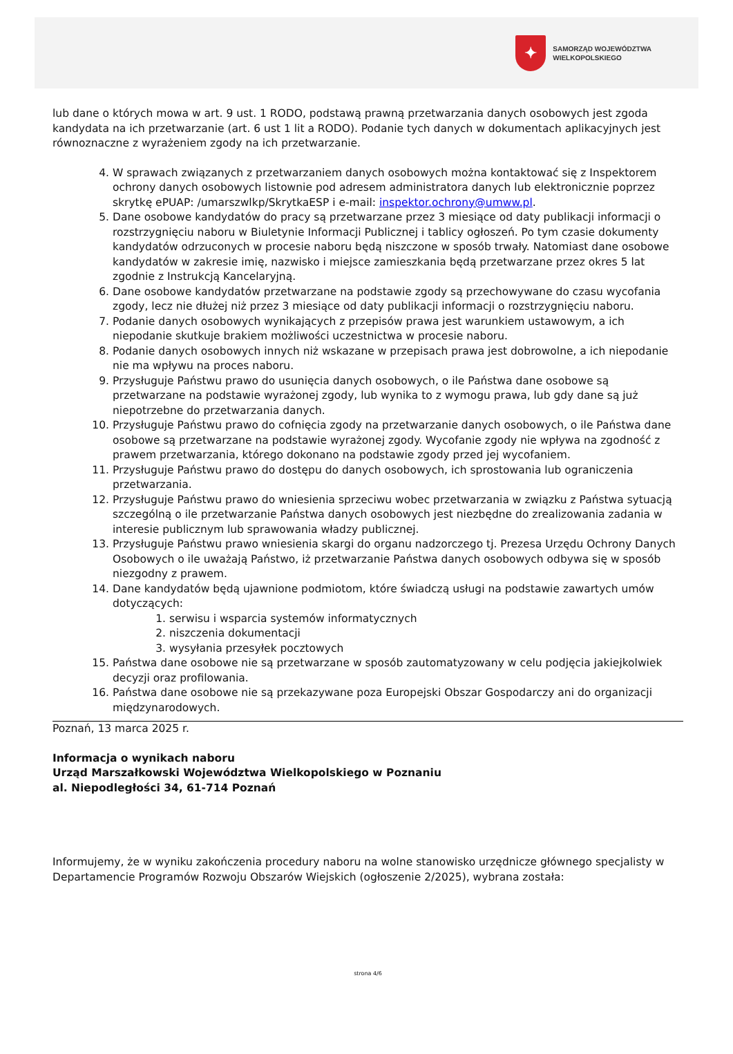✦
SAMORZĄD WOJEWÓDZTWA
WIELKOPOLSKIEGO
lub dane o których mowa w art. 9 ust. 1 RODO, podstawą prawną przetwarzania danych osobowych jest zgoda kandydata na ich przetwarzanie (art. 6 ust 1 lit a RODO). Podanie tych danych w dokumentach aplikacyjnych jest równoznaczne z wyrażeniem zgody na ich przetwarzanie.
4. W sprawach związanych z przetwarzaniem danych osobowych można kontaktować się z Inspektorem ochrony danych osobowych listownie pod adresem administratora danych lub elektronicznie poprzez skrytkę ePUAP: /umarszwlkp/SkrytkaESP i e-mail: inspektor.ochrony@umww.pl.
5. Dane osobowe kandydatów do pracy są przetwarzane przez 3 miesiące od daty publikacji informacji o rozstrzygnięciu naboru w Biuletynie Informacji Publicznej i tablicy ogłoszeń. Po tym czasie dokumenty kandydatów odrzuconych w procesie naboru będą niszczone w sposób trwały. Natomiast dane osobowe kandydatów w zakresie imię, nazwisko i miejsce zamieszkania będą przetwarzane przez okres 5 lat zgodnie z Instrukcją Kancelaryjną.
6. Dane osobowe kandydatów przetwarzane na podstawie zgody są przechowywane do czasu wycofania zgody, lecz nie dłużej niż przez 3 miesiące od daty publikacji informacji o rozstrzygnięciu naboru.
7. Podanie danych osobowych wynikających z przepisów prawa jest warunkiem ustawowym, a ich niepodanie skutkuje brakiem możliwości uczestnictwa w procesie naboru.
8. Podanie danych osobowych innych niż wskazane w przepisach prawa jest dobrowolne, a ich niepodanie nie ma wpływu na proces naboru.
9. Przysługuje Państwu prawo do usunięcia danych osobowych, o ile Państwa dane osobowe są przetwarzane na podstawie wyrażonej zgody, lub wynika to z wymogu prawa, lub gdy dane są już niepotrzebne do przetwarzania danych.
10. Przysługuje Państwu prawo do cofnięcia zgody na przetwarzanie danych osobowych, o ile Państwa dane osobowe są przetwarzane na podstawie wyrażonej zgody. Wycofanie zgody nie wpływa na zgodność z prawem przetwarzania, którego dokonano na podstawie zgody przed jej wycofaniem.
11. Przysługuje Państwu prawo do dostępu do danych osobowych, ich sprostowania lub ograniczenia przetwarzania.
12. Przysługuje Państwu prawo do wniesienia sprzeciwu wobec przetwarzania w związku z Państwa sytuacją szczególną o ile przetwarzanie Państwa danych osobowych jest niezbędne do zrealizowania zadania w interesie publicznym lub sprawowania władzy publicznej.
13. Przysługuje Państwu prawo wniesienia skargi do organu nadzorczego tj. Prezesa Urzędu Ochrony Danych Osobowych o ile uważają Państwo, iż przetwarzanie Państwa danych osobowych odbywa się w sposób niezgodny z prawem.
14. Dane kandydatów będą ujawnione podmiotom, które świadczą usługi na podstawie zawartych umów dotyczących:
1. serwisu i wsparcia systemów informatycznych
2. niszczenia dokumentacji
3. wysyłania przesyłek pocztowych
15. Państwa dane osobowe nie są przetwarzane w sposób zautomatyzowany w celu podjęcia jakiejkolwiek decyzji oraz profilowania.
16. Państwa dane osobowe nie są przekazywane poza Europejski Obszar Gospodarczy ani do organizacji międzynarodowych.
Poznań, 13 marca 2025 r.
Informacja o wynikach naboru
Urząd Marszałkowski Województwa Wielkopolskiego w Poznaniu
al. Niepodległości 34, 61-714 Poznań
Informujemy, że w wyniku zakończenia procedury naboru na wolne stanowisko urzędnicze głównego specjalisty w Departamencie Programów Rozwoju Obszarów Wiejskich (ogłoszenie 2/2025), wybrana została:
strona 4/6